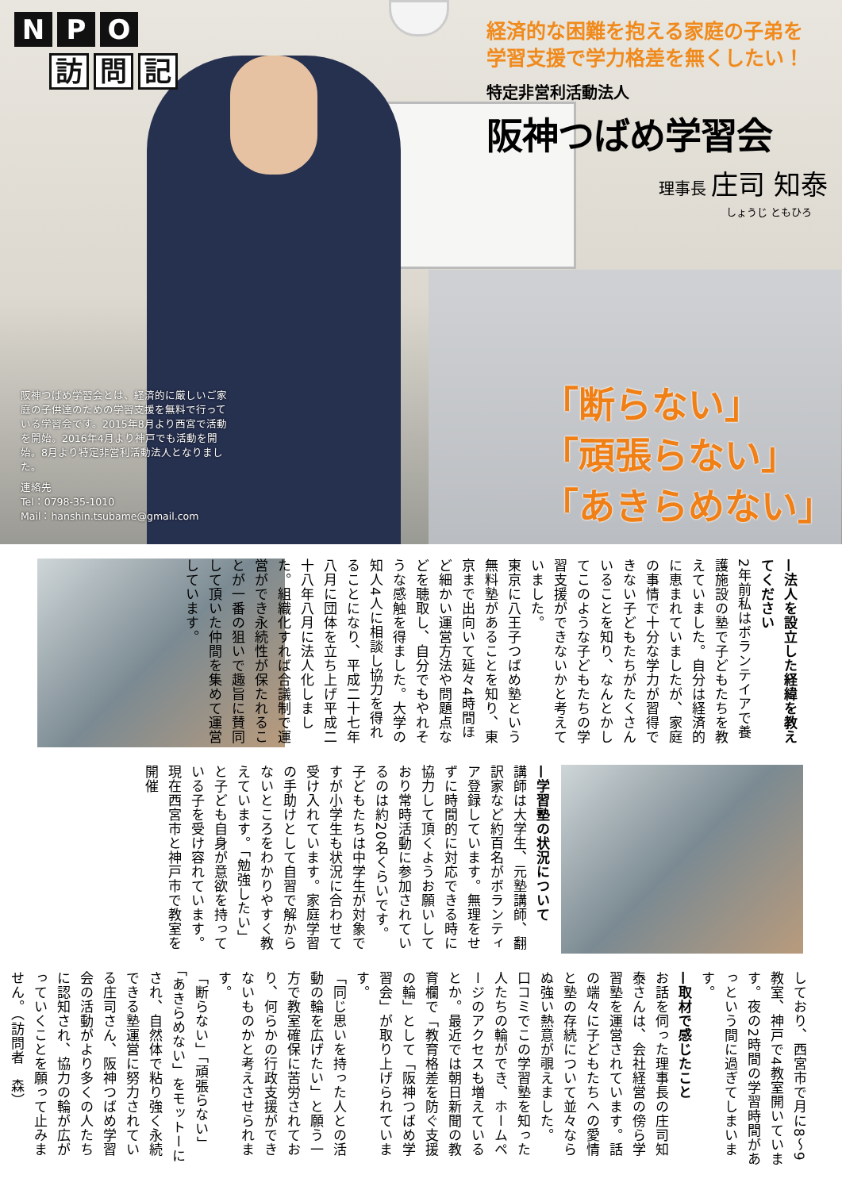N P O
訪問 記
経済的な困難を抱える家庭の子弟を
学習支援で学力格差を無くしたい！
特定非営利活動法人
阪神つばめ学習会
理事長 庄司 知泰
しょうじ ともひろ
阪神つばめ学習会とは、経済的に厳しいご家庭の子供達のための学習支援を無料で行っている学習会です。2015年8月より西宮で活動を開始。2016年4月より神戸でも活動を開始。8月より特定非営利活動法人となりました。
連絡先
Tel：0798-35-1010
Mail：hanshin.tsubame@gmail.com
「断らない」
「頑張らない」
「あきらめない」
—法人を設立した経緯を教えてください
2年前私はボランテイアで養護施設の塾で子どもたちを教えていました。自分は経済的に恵まれていましたが、家庭の事情で十分な学力が習得できない子どもたちがたくさんいることを知り、なんとかしてこのような子どもたちの学習支援ができないかと考えていました。
東京に八王子つばめ塾という無料塾があることを知り、東京まで出向いて延々4時間ほど細かい運営方法や問題点などを聴取し、自分でもやれそうな感触を得ました。大学の知人4人に相談し協力を得れることになり、平成二十七年八月に団体を立ち上げ平成二十八年八月に法人化しました。組織化すれば合議制で運営ができ永続性が保たれることが一番の狙いで趣旨に賛同して頂いた仲間を集めて運営しています。
—学習塾の状況について
講師は大学生、元塾講師、翻訳家など約百名がボランティア登録しています。無理をせずに時間的に対応できる時に協力して頂くようお願いしており常時活動に参加されているのは約20名くらいです。子どもたちは中学生が対象ですが小学生も状況に合わせて受け入れています。家庭学習の手助けとして自習で解からないところをわかりやすく教えています。「勉強したい」と子ども自身が意欲を持っている子を受け容れています。現在西宮市と神戸市で教室を開催
しており、西宮市で月に8～9教室、神戸で4教室開いています。夜の2時間の学習時間があっという間に過ぎてしまいます。
—取材で感じたこと
お話を伺った理事長の庄司知泰さんは、会社経営の傍ら学習塾を運営されています。話の端々に子どもたちへの愛情と塾の存続について並々ならぬ強い熱意が覗えました。
口コミでこの学習塾を知った人たちの輪ができ、ホームページのアクセスも増えているとか。最近では朝日新聞の教育欄で「教育格差を防ぐ支援の輪」として「阪神つばめ学習会」が取り上げられています。
「同じ思いを持った人との活動の輪を広げたい」と願う一方で教室確保に苦労されており、何らかの行政支援ができないものかと考えさせられます。
「断らない」「頑張らない」「あきらめない」をモットーにされ、自然体で粘り強く永続できる塾運営に努力されている庄司さん、阪神つばめ学習会の活動がより多くの人たちに認知され、協力の輪が広がっていくことを願って止みません。（訪問者　森）